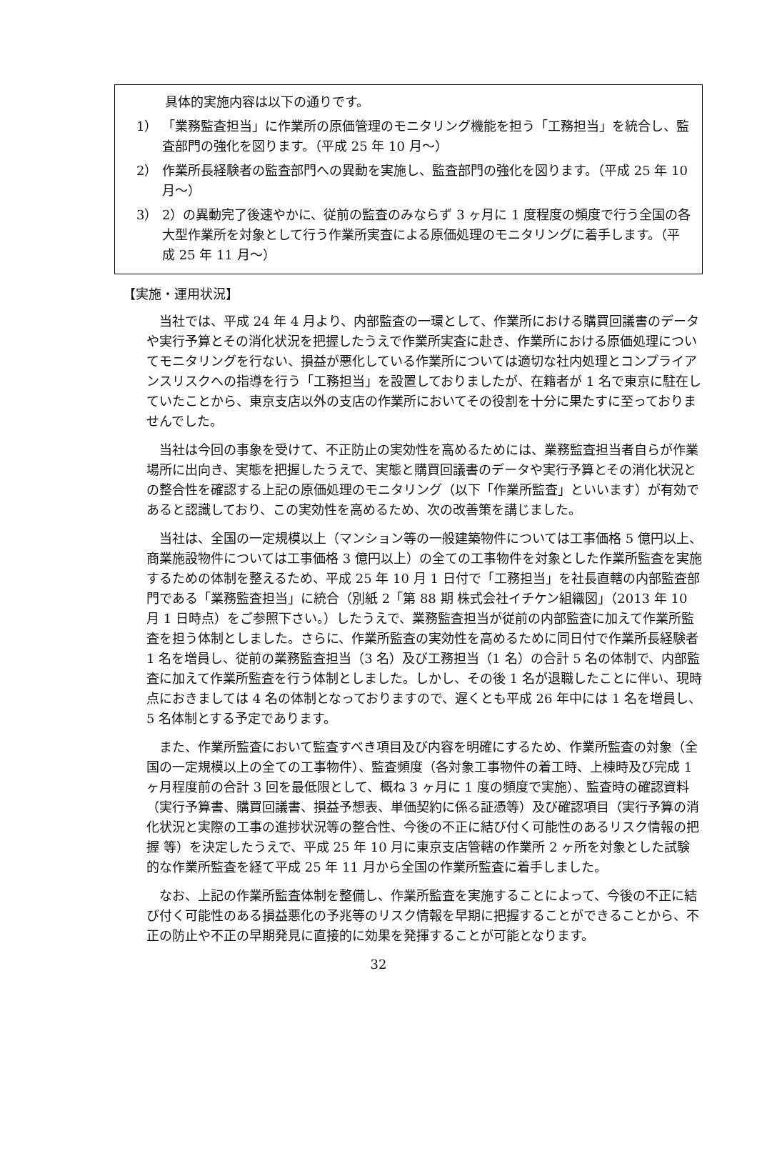具体的実施内容は以下の通りです。
1） 「業務監査担当」に作業所の原価管理のモニタリング機能を担う「工務担当」を統合し、監査部門の強化を図ります。（平成 25 年 10 月～）
2） 作業所長経験者の監査部門への異動を実施し、監査部門の強化を図ります。（平成 25 年 10 月～）
3） 2）の異動完了後速やかに、従前の監査のみならず 3 ヶ月に 1 度程度の頻度で行う全国の各大型作業所を対象として行う作業所実査による原価処理のモニタリングに着手します。（平成 25 年 11 月～）
【実施・運用状況】
当社では、平成 24 年 4 月より、内部監査の一環として、作業所における購買回議書のデータや実行予算とその消化状況を把握したうえで作業所実査に赴き、作業所における原価処理についてモニタリングを行ない、損益が悪化している作業所については適切な社内処理とコンプライアンスリスクへの指導を行う「工務担当」を設置しておりましたが、在籍者が 1 名で東京に駐在していたことから、東京支店以外の支店の作業所においてその役割を十分に果たすに至っておりませんでした。
当社は今回の事象を受けて、不正防止の実効性を高めるためには、業務監査担当者自らが作業場所に出向き、実態を把握したうえで、実態と購買回議書のデータや実行予算とその消化状況との整合性を確認する上記の原価処理のモニタリング（以下「作業所監査」といいます）が有効であると認識しており、この実効性を高めるため、次の改善策を講じました。
当社は、全国の一定規模以上（マンション等の一般建築物件については工事価格 5 億円以上、商業施設物件については工事価格 3 億円以上）の全ての工事物件を対象とした作業所監査を実施するための体制を整えるため、平成 25 年 10 月 1 日付で「工務担当」を社長直轄の内部監査部門である「業務監査担当」に統合（別紙 2「第 88 期 株式会社イチケン組織図」（2013 年 10 月 1 日時点）をご参照下さい。）したうえで、業務監査担当が従前の内部監査に加えて作業所監査を担う体制としました。さらに、作業所監査の実効性を高めるために同日付で作業所長経験者 1 名を増員し、従前の業務監査担当（3 名）及び工務担当（1 名）の合計 5 名の体制で、内部監査に加えて作業所監査を行う体制としました。しかし、その後 1 名が退職したことに伴い、現時点におきましては 4 名の体制となっておりますので、遅くとも平成 26 年中には 1 名を増員し、5 名体制とする予定であります。
また、作業所監査において監査すべき項目及び内容を明確にするため、作業所監査の対象（全国の一定規模以上の全ての工事物件）、監査頻度（各対象工事物件の着工時、上棟時及び完成 1 ヶ月程度前の合計 3 回を最低限として、概ね 3 ヶ月に 1 度の頻度で実施）、監査時の確認資料（実行予算書、購買回議書、損益予想表、単価契約に係る証憑等）及び確認項目（実行予算の消化状況と実際の工事の進捗状況等の整合性、今後の不正に結び付く可能性のあるリスク情報の把握 等）を決定したうえで、平成 25 年 10 月に東京支店管轄の作業所 2 ヶ所を対象とした試験的な作業所監査を経て平成 25 年 11 月から全国の作業所監査に着手しました。
なお、上記の作業所監査体制を整備し、作業所監査を実施することによって、今後の不正に結び付く可能性のある損益悪化の予兆等のリスク情報を早期に把握することができることから、不正の防止や不正の早期発見に直接的に効果を発揮することが可能となります。
32